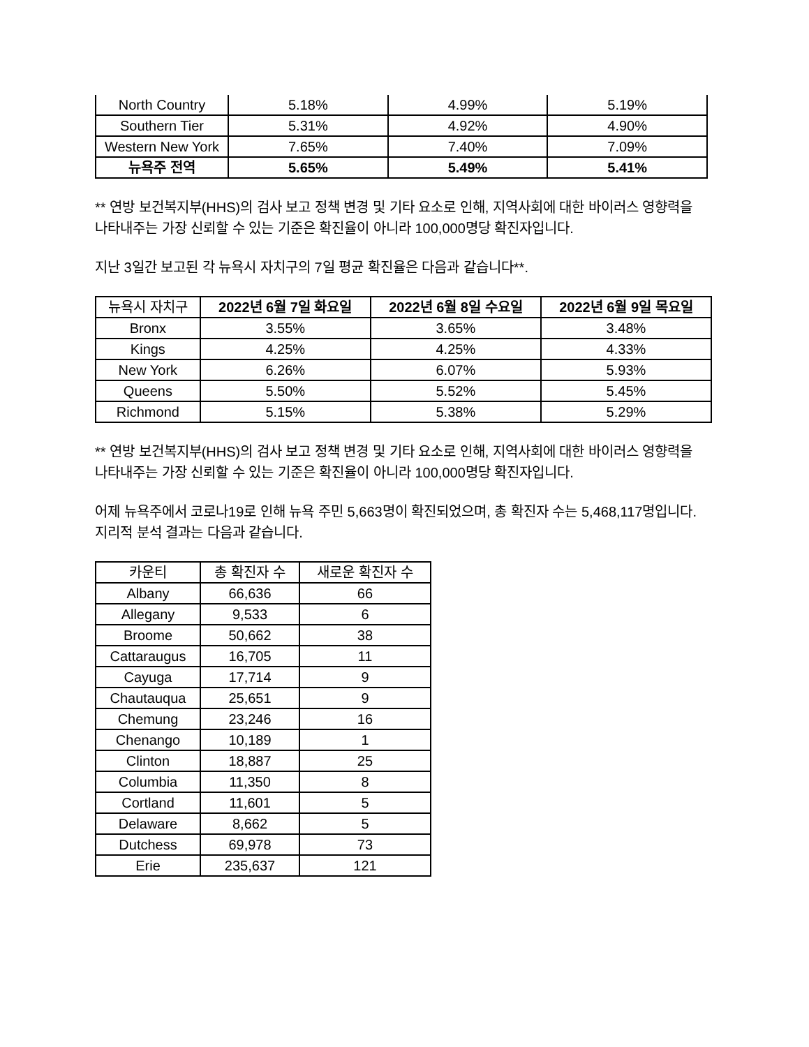| North Country | 5.18% | 4.99% | 5.19% |
| Southern Tier | 5.31% | 4.92% | 4.90% |
| Western New York | 7.65% | 7.40% | 7.09% |
| 뉴욕주 전역 | 5.65% | 5.49% | 5.41% |
** 연방 보건복지부(HHS)의 검사 보고 정책 변경 및 기타 요소로 인해, 지역사회에 대한 바이러스 영향력을 나타내주는 가장 신뢰할 수 있는 기준은 확진율이 아니라 100,000명당 확진자입니다.
지난 3일간 보고된 각 뉴욕시 자치구의 7일 평균 확진율은 다음과 같습니다**.
| 뉴욕시 자치구 | 2022년 6월 7일 화요일 | 2022년 6월 8일 수요일 | 2022년 6월 9일 목요일 |
| --- | --- | --- | --- |
| Bronx | 3.55% | 3.65% | 3.48% |
| Kings | 4.25% | 4.25% | 4.33% |
| New York | 6.26% | 6.07% | 5.93% |
| Queens | 5.50% | 5.52% | 5.45% |
| Richmond | 5.15% | 5.38% | 5.29% |
** 연방 보건복지부(HHS)의 검사 보고 정책 변경 및 기타 요소로 인해, 지역사회에 대한 바이러스 영향력을 나타내주는 가장 신뢰할 수 있는 기준은 확진율이 아니라 100,000명당 확진자입니다.
어제 뉴욕주에서 코로나19로 인해 뉴욕 주민 5,663명이 확진되었으며, 총 확진자 수는 5,468,117명입니다. 지리적 분석 결과는 다음과 같습니다.
| 카운티 | 총 확진자 수 | 새로운 확진자 수 |
| --- | --- | --- |
| Albany | 66,636 | 66 |
| Allegany | 9,533 | 6 |
| Broome | 50,662 | 38 |
| Cattaraugus | 16,705 | 11 |
| Cayuga | 17,714 | 9 |
| Chautauqua | 25,651 | 9 |
| Chemung | 23,246 | 16 |
| Chenango | 10,189 | 1 |
| Clinton | 18,887 | 25 |
| Columbia | 11,350 | 8 |
| Cortland | 11,601 | 5 |
| Delaware | 8,662 | 5 |
| Dutchess | 69,978 | 73 |
| Erie | 235,637 | 121 |